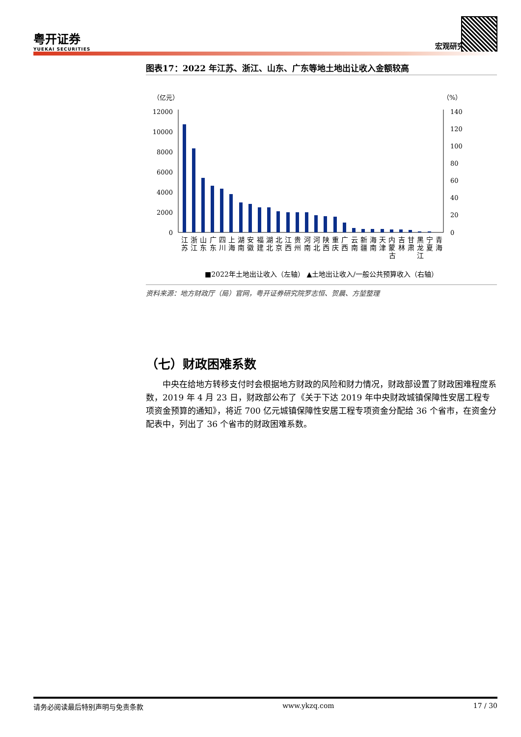粤开证券
YUEKAI SECURITIES
宏观研究
图表17：2022 年江苏、浙江、山东、广东等地土地出让收入金额较高
（亿元）
（%）
12000
10000
8000
6000
4000
2000
0
140
120
100
80
60
40
20
0
江浙山广四上湖安福湖北江贵河河陕重广云新海天内吉甘黑宁青
苏江东东川海南徽建北京西州南北西庆西南疆南津蒙林肃龙夏海
古
江
■2022年土地出让收入（左轴） ▲土地出让收入/一般公共预算收入（右轴）
资料来源：地方财政厅（局）官网，粤开证券研究院罗志恒、贺晨、方堃整理
（七）财政困难系数
中央在给地方转移支付时会根据地方财政的风险和财力情况，财政部设置了财政困难程度系数，2019 年 4 月 23 日，财政部公布了《关于下达 2019 年中央财政城镇保障性安居工程专项资金预算的通知》，将近 700 亿元城镇保障性安居工程专项资金分配给 36 个省市，在资金分配表中，列出了 36 个省市的财政困难系数。
请务必阅读最后特别声明与免责条款 www.ykzq.com 17 / 30